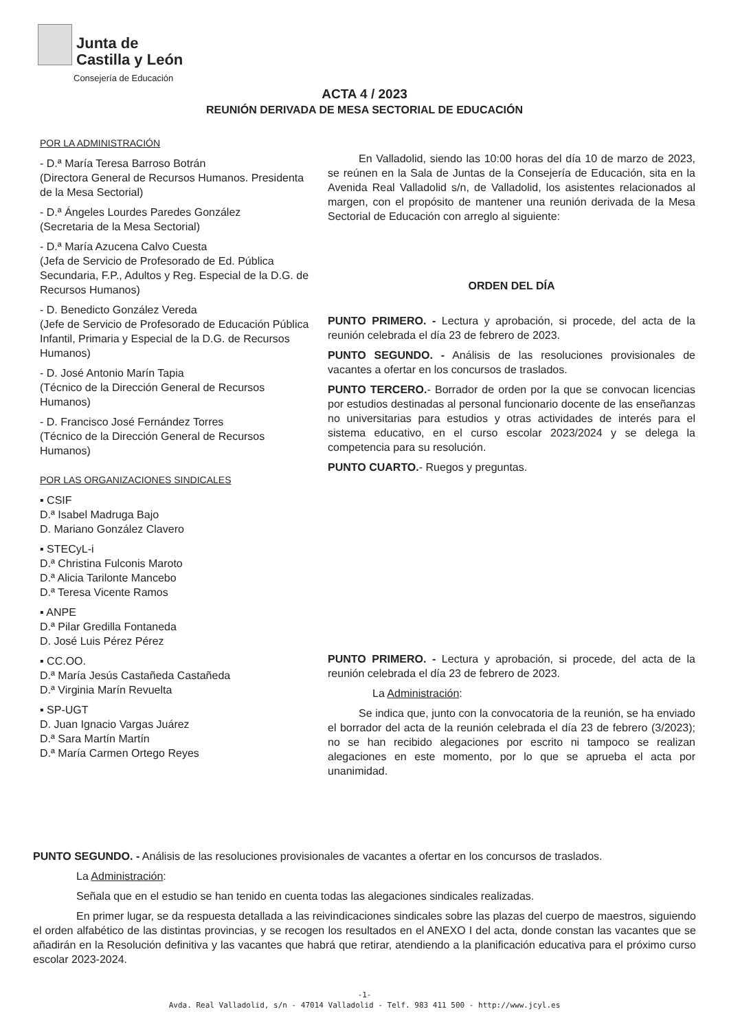Junta de
Castilla y León
Consejería de Educación
ACTA 4 / 2023
REUNIÓN DERIVADA DE MESA SECTORIAL DE EDUCACIÓN
POR LA ADMINISTRACIÓN
- D.ª María Teresa Barroso Botrán
(Directora General de Recursos Humanos. Presidenta de la Mesa Sectorial)
- D.ª Ángeles Lourdes Paredes González
(Secretaria de la Mesa Sectorial)
- D.ª María Azucena Calvo Cuesta
(Jefa de Servicio de Profesorado de Ed. Pública Secundaria, F.P., Adultos y Reg. Especial de la D.G. de Recursos Humanos)
- D. Benedicto González Vereda
(Jefe de Servicio de Profesorado de Educación Pública Infantil, Primaria y Especial de la D.G. de Recursos Humanos)
- D. José Antonio Marín Tapia
(Técnico de la Dirección General de Recursos Humanos)
- D. Francisco José Fernández Torres
(Técnico de la Dirección General de Recursos Humanos)
POR LAS ORGANIZACIONES SINDICALES
▪ CSIF
D.ª Isabel Madruga Bajo
D. Mariano González Clavero
▪ STECyL-i
D.ª Christina Fulconis Maroto
D.ª Alicia Tarilonte Mancebo
D.ª Teresa Vicente Ramos
▪ ANPE
D.ª Pilar Gredilla Fontaneda
D. José Luis Pérez Pérez
▪ CC.OO.
D.ª María Jesús Castañeda Castañeda
D.ª Virginia Marín Revuelta
▪ SP-UGT
D. Juan Ignacio Vargas Juárez
D.ª Sara Martín Martín
D.ª María Carmen Ortego Reyes
En Valladolid, siendo las 10:00 horas del día 10 de marzo de 2023, se reúnen en la Sala de Juntas de la Consejería de Educación, sita en la Avenida Real Valladolid s/n, de Valladolid, los asistentes relacionados al margen, con el propósito de mantener una reunión derivada de la Mesa Sectorial de Educación con arreglo al siguiente:
ORDEN DEL DÍA
PUNTO PRIMERO. - Lectura y aprobación, si procede, del acta de la reunión celebrada el día 23 de febrero de 2023.
PUNTO SEGUNDO. - Análisis de las resoluciones provisionales de vacantes a ofertar en los concursos de traslados.
PUNTO TERCERO.- Borrador de orden por la que se convocan licencias por estudios destinadas al personal funcionario docente de las enseñanzas no universitarias para estudios y otras actividades de interés para el sistema educativo, en el curso escolar 2023/2024 y se delega la competencia para su resolución.
PUNTO CUARTO.- Ruegos y preguntas.
PUNTO PRIMERO. - Lectura y aprobación, si procede, del acta de la reunión celebrada el día 23 de febrero de 2023.
La Administración:
Se indica que, junto con la convocatoria de la reunión, se ha enviado el borrador del acta de la reunión celebrada el día 23 de febrero (3/2023); no se han recibido alegaciones por escrito ni tampoco se realizan alegaciones en este momento, por lo que se aprueba el acta por unanimidad.
PUNTO SEGUNDO. - Análisis de las resoluciones provisionales de vacantes a ofertar en los concursos de traslados.
La Administración:
Señala que en el estudio se han tenido en cuenta todas las alegaciones sindicales realizadas.
En primer lugar, se da respuesta detallada a las reivindicaciones sindicales sobre las plazas del cuerpo de maestros, siguiendo el orden alfabético de las distintas provincias, y se recogen los resultados en el ANEXO I del acta, donde constan las vacantes que se añadirán en la Resolución definitiva y las vacantes que habrá que retirar, atendiendo a la planificación educativa para el próximo curso escolar 2023-2024.
-1-
Avda. Real Valladolid, s/n - 47014 Valladolid - Telf. 983 411 500 - http://www.jcyl.es